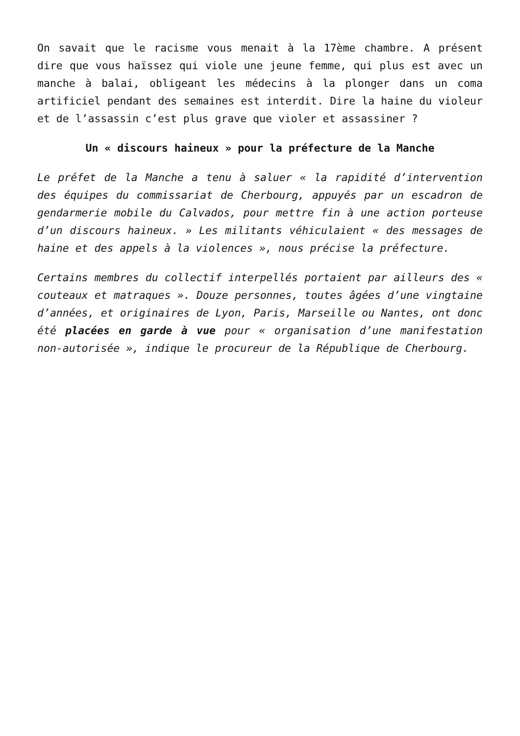On savait que le racisme vous menait à la 17ème chambre. A présent dire que vous haïssez qui viole une jeune femme, qui plus est avec un manche à balai, obligeant les médecins à la plonger dans un coma artificiel pendant des semaines est interdit. Dire la haine du violeur et de l’assassin c’est plus grave que violer et assassiner ?
Un « discours haineux » pour la préfecture de la Manche
Le préfet de la Manche a tenu à saluer « la rapidité d’intervention des équipes du commissariat de Cherbourg, appuyés par un escadron de gendarmerie mobile du Calvados, pour mettre fin à une action porteuse d’un discours haineux. » Les militants véhiculaient « des messages de haine et des appels à la violences », nous précise la préfecture.
Certains membres du collectif interpellés portaient par ailleurs des « couteaux et matraques ». Douze personnes, toutes âgées d’une vingtaine d’années, et originaires de Lyon, Paris, Marseille ou Nantes, ont donc été placées en garde à vue pour « organisation d’une manifestation non-autorisée », indique le procureur de la République de Cherbourg.